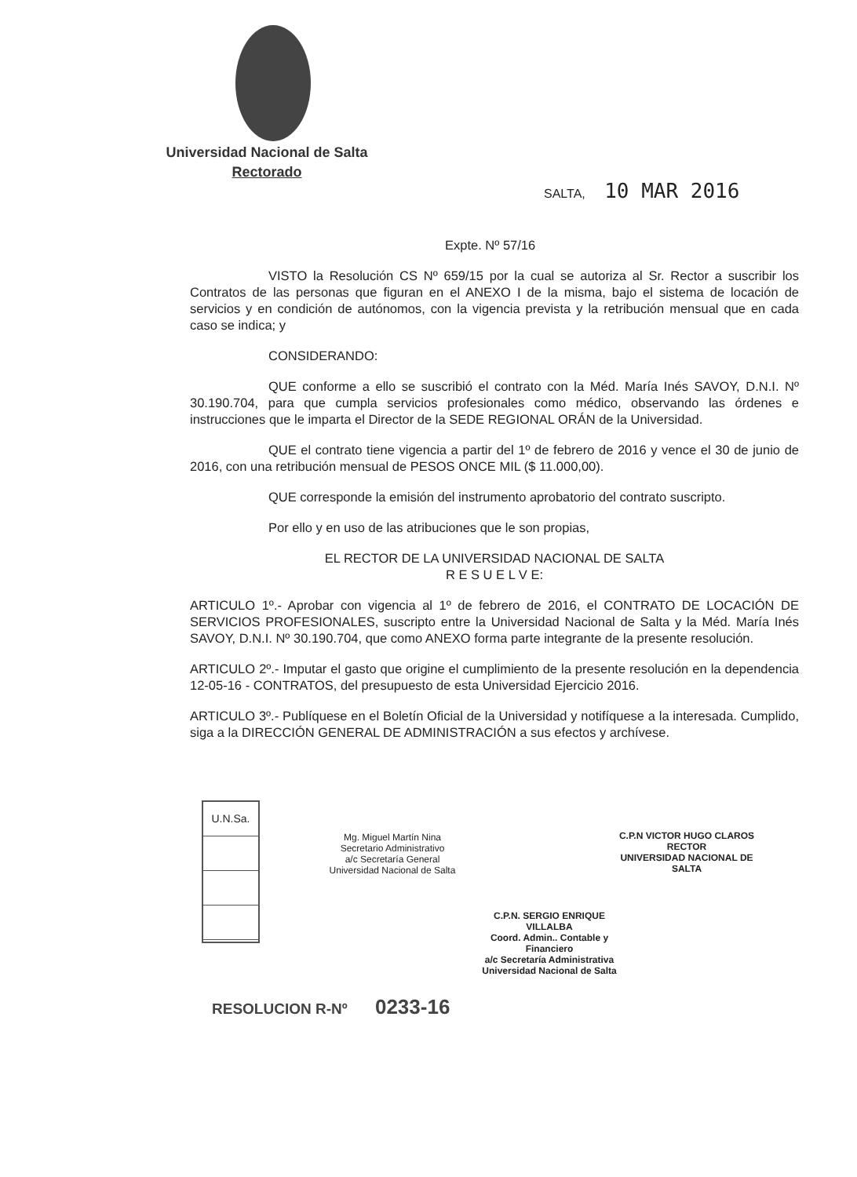Universidad Nacional de Salta
Rectorado
SALTA, 10 MAR 2016
Expte. Nº 57/16
VISTO la Resolución CS Nº 659/15 por la cual se autoriza al Sr. Rector a suscribir los Contratos de las personas que figuran en el ANEXO I de la misma, bajo el sistema de locación de servicios y en condición de autónomos, con la vigencia prevista y la retribución mensual que en cada caso se indica; y
CONSIDERANDO:
QUE conforme a ello se suscribió el contrato con la Méd. María Inés SAVOY, D.N.I. Nº 30.190.704, para que cumpla servicios profesionales como médico, observando las órdenes e instrucciones que le imparta el Director de la SEDE REGIONAL ORÁN de la Universidad.
QUE el contrato tiene vigencia a partir del 1º de febrero de 2016 y vence el 30 de junio de 2016, con una retribución mensual de PESOS ONCE MIL ($ 11.000,00).
QUE corresponde la emisión del instrumento aprobatorio del contrato suscripto.
Por ello y en uso de las atribuciones que le son propias,
EL RECTOR DE LA UNIVERSIDAD NACIONAL DE SALTA
R E S U E L V E:
ARTICULO 1º.- Aprobar con vigencia al 1º de febrero de 2016, el CONTRATO DE LOCACIÓN DE SERVICIOS PROFESIONALES, suscripto entre la Universidad Nacional de Salta y la Méd. María Inés SAVOY, D.N.I. Nº 30.190.704, que como ANEXO forma parte integrante de la presente resolución.
ARTICULO 2º.- Imputar el gasto que origine el cumplimiento de la presente resolución en la dependencia 12-05-16 - CONTRATOS, del presupuesto de esta Universidad Ejercicio 2016.
ARTICULO 3º.- Publíquese en el Boletín Oficial de la Universidad y notifíquese a la interesada. Cumplido, siga a la DIRECCIÓN GENERAL DE ADMINISTRACIÓN a sus efectos y archívese.
U.N.Sa.
Mg. Miguel Martín Nina
Secretario Administrativo
a/c Secretaría General
Universidad Nacional de Salta
C.P.N VICTOR HUGO CLAROS
RECTOR
UNIVERSIDAD NACIONAL DE SALTA
C.P.N. SERGIO ENRIQUE VILLALBA
Coord. Admin.. Contable y Financiero
a/c Secretaría Administrativa
Universidad Nacional de Salta
RESOLUCION R-Nº 0233-16